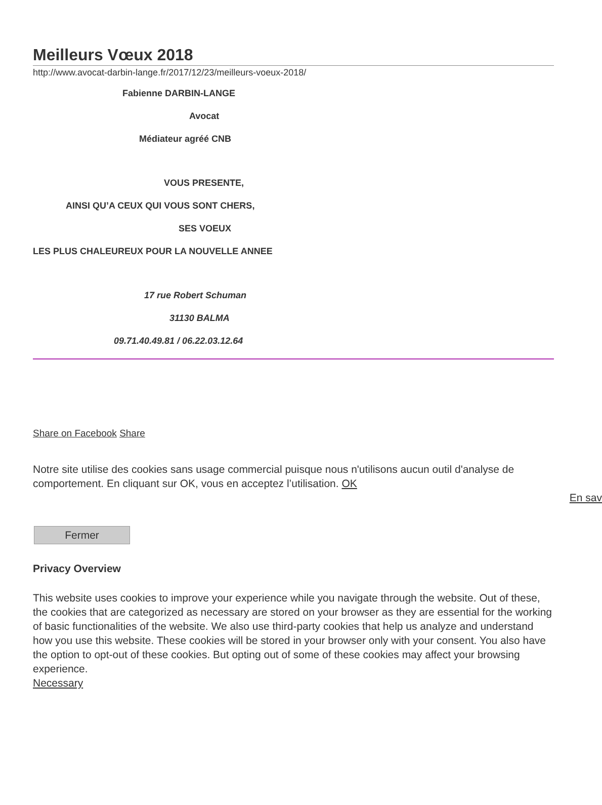Meilleurs Vœux 2018
http://www.avocat-darbin-lange.fr/2017/12/23/meilleurs-voeux-2018/
Fabienne DARBIN-LANGE
Avocat
Médiateur agréé CNB
VOUS PRESENTE,
AINSI QU’A CEUX QUI VOUS SONT CHERS,
SES VOEUX
LES PLUS CHALEUREUX POUR LA NOUVELLE ANNEE
17 rue Robert Schuman
31130 BALMA
09.71.40.49.81 / 06.22.03.12.64
Share on Facebook Share
Notre site utilise des cookies sans usage commercial puisque nous n'utilisons aucun outil d'analyse de comportement. En cliquant sur OK, vous en acceptez l’utilisation. OK
En sav
Fermer
Privacy Overview
This website uses cookies to improve your experience while you navigate through the website. Out of these, the cookies that are categorized as necessary are stored on your browser as they are essential for the working of basic functionalities of the website. We also use third-party cookies that help us analyze and understand how you use this website. These cookies will be stored in your browser only with your consent. You also have the option to opt-out of these cookies. But opting out of some of these cookies may affect your browsing experience.
Necessary